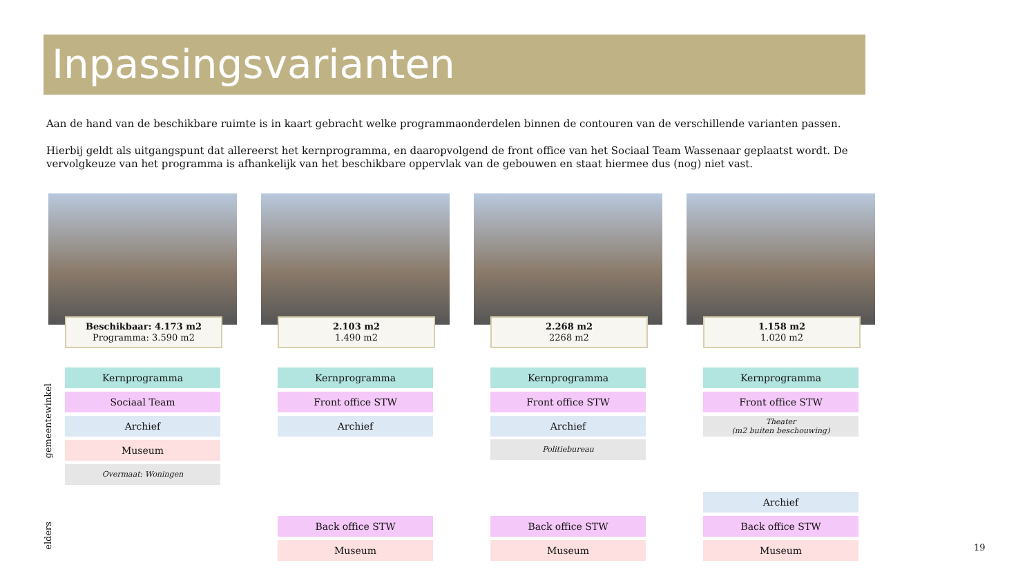Inpassingsvarianten
Aan de hand van de beschikbare ruimte is in kaart gebracht welke programmaonderdelen binnen de contouren van de verschillende varianten passen.
Hierbij geldt als uitgangspunt dat allereerst het kernprogramma, en daaropvolgend de front office van het Sociaal Team Wassenaar geplaatst wordt. De vervolgkeuze van het programma is afhankelijk van het beschikbare oppervlak van de gebouwen en staat hiermee dus (nog) niet vast.
gemeentewinkel
elders
Beschikbaar: 4.173 m2
Programma: 3.590 m2
Kernprogramma
Sociaal Team
Archief
Museum
Overmaat: Woningen
2.103 m2
1.490 m2
Kernprogramma
Front office STW
Archief
Back office STW
Museum
2.268 m2
2268 m2
Kernprogramma
Front office STW
Archief
Politiebureau
Back office STW
Museum
1.158 m2
1.020 m2
Kernprogramma
Front office STW
Theater
(m2 buiten beschouwing)
Archief
Back office STW
Museum
19